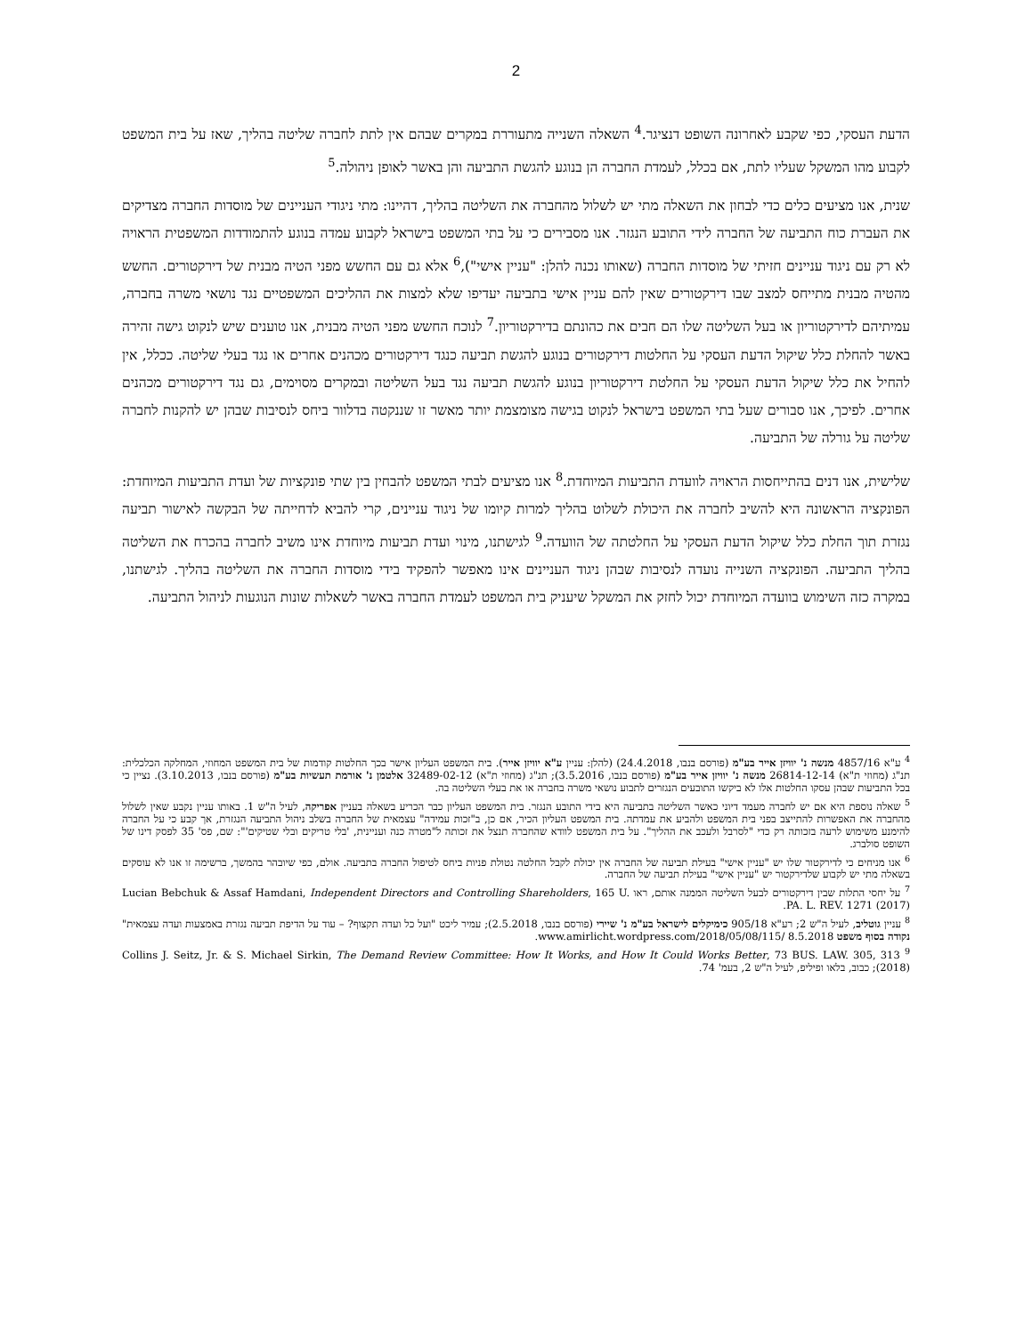2
הדעת העסקי, כפי שקבע לאחרונה השופט דנציגר.<sup>4</sup> השאלה השנייה מתעוררת במקרים שבהם אין לתת לחברה שליטה בהליך, שאז על בית המשפט לקבוע מהו המשקל שעליו לתת, אם בכלל, לעמדת החברה הן בנוגע להגשת התביעה והן באשר לאופן ניהולה.<sup>5</sup>
שנית, אנו מציעים כלים כדי לבחון את השאלה מתי יש לשלול מהחברה את השליטה בהליך, דהיינו: מתי ניגודי העניינים של מוסדות החברה מצדיקים את העברת כוח התביעה של החברה לידי התובע הנגזר. אנו מסבירים כי על בתי המשפט בישראל לקבוע עמדה בנוגע להתמודדות המשפטית הראויה לא רק עם ניגוד עניינים חזיתי של מוסדות החברה (שאותו נכנה להלן: "עניין אישי"),<sup>6</sup> אלא גם עם החשש מפני הטיה מבנית של דירקטורים. החשש מהטיה מבנית מתייחס למצב שבו דירקטורים שאין להם עניין אישי בתביעה יעדיפו שלא למצות את ההליכים המשפטיים נגד נושאי משרה בחברה, עמיתיהם לדירקטוריון או בעל השליטה שלו הם חבים את כהונתם בדירקטוריון.<sup>7</sup> לנוכח החשש מפני הטיה מבנית, אנו טוענים שיש לנקוט גישה זהירה באשר להחלת כלל שיקול הדעת העסקי על החלטות דירקטורים בנוגע להגשת תביעה כנגד דירקטורים מכהנים אחרים או נגד בעלי שליטה. ככלל, אין להחיל את כלל שיקול הדעת העסקי על החלטת דירקטוריון בנוגע להגשת תביעה נגד בעל השליטה ובמקרים מסוימים, גם נגד דירקטורים מכהנים אחרים. לפיכך, אנו סבורים שעל בתי המשפט בישראל לנקוט בגישה מצומצמת יותר מאשר זו שננקטה בדלוור ביחס לנסיבות שבהן יש להקנות לחברה שליטה על גורלה של התביעה.
שלישית, אנו דנים בהתייחסות הראויה לוועדת התביעות המיוחדת.<sup>8</sup> אנו מציעים לבתי המשפט להבחין בין שתי פונקציות של ועדת התביעות המיוחדת: הפונקציה הראשונה היא להשיב לחברה את היכולת לשלוט בהליך למרות קיומו של ניגוד עניינים, קרי להביא לדחייתה של הבקשה לאישור תביעה נגזרת תוך החלת כלל שיקול הדעת העסקי על החלטתה של הוועדה.<sup>9</sup> לגישתנו, מינוי ועדת תביעות מיוחדת אינו משיב לחברה בהכרח את השליטה בהליך התביעה. הפונקציה השנייה נועדה לנסיבות שבהן ניגוד העניינים אינו מאפשר להפקיד בידי מוסדות החברה את השליטה בהליך. לגישתנו, במקרה כזה השימוש בוועדה המיוחדת יכול לחזק את המשקל שיעניק בית המשפט לעמדת החברה באשר לשאלות שונות הנוגעות לניהול התביעה.
<sup>4</sup> ע"א 4857/16 מנשה נ' יוויזן אייר בע"מ (פורסם בנבו, 24.4.2018) (להלן: עניין ע"א יוויזן אייר). בית המשפט העליון אישר בכך החלטות קודמות של בית המשפט המחוזי, המחלקה הכלכלית: תנ"ג (מחוזי ת"א) 26814-12-14 מנשה נ' יוויזן אייר בע"מ (פורסם בנבו, 3.5.2016); תנ"ג (מחוזי ת"א) 32489-02-12 אלטמן נ' אורמת תעשיות בע"מ (פורסם בנבו, 3.10.2013). נציין כי בכל התביעות שבהן עסקו החלטות אלו לא ביקשו התובעים הנגזרים לתבוע נושאי משרה בחברה או את בעלי השליטה בה.
<sup>5</sup> שאלה נוספת היא אם יש לחברה מעמד דיוני כאשר השליטה בתביעה היא בידי התובע הנגזר. בית המשפט העליון כבר הכריע בשאלה בעניין אפריקה, לעיל ה"ש 1. באותו עניין נקבע שאין לשלול מהחברה את האפשרות להתייצב בפני בית המשפט ולהביע את עמדתה. בית המשפט העליון הכיר, אם כן, ב"זכות עמידה" עצמאית של החברה בשלב ניהול התביעה הנגזרת, אך קבע כי על החברה להימנע משימוש לרעה בזכותה רק כדי "לסרבל ולעכב את ההליך". על בית המשפט לוודא שהחברה תנצל את זכותה ל"מטרה כנה ועניינית, 'בלי טריקים ובלי שטיקים'": שם, פס' 35 לפסק דינו של השופט סולברג.
<sup>6</sup> אנו מניחים כי לדירקטור שלו יש "עניין אישי" בעילת תביעה של החברה אין יכולת לקבל החלטה נטולת פניות ביחס לטיפול החברה בתביעה. אולם, כפי שיובהר בהמשך, ברשימה זו אנו לא עוסקים בשאלה מתי יש לקבוע שלדירקטור יש "עניין אישי" בעילת תביעה של החברה.
<sup>7</sup> על יחסי התלות שבין דירקטורים לבעל השליטה הממנה אותם, ראו Lucian Bebchuk & Assaf Hamdani, Independent Directors and Controlling Shareholders, 165 U. PA. L. REV. 1271 (2017).
<sup>8</sup> עניין גוטליב, לעיל ה"ש 2; רע"א 905/18 כימיקלים לישראל בע"מ נ' שיירי (פורסם בנבו, 2.5.2018); עמיר ליכט "ועל כל ועדה תקצוף? – עוד על הדיפת תביעה נגזרת באמצעות ועדה עצמאית" נקודה בסוף משפט 8.5.2018 www.amirlicht.wordpress.com/2018/05/08/115/.
<sup>9</sup> Collins J. Seitz, Jr. & S. Michael Sirkin, The Demand Review Committee: How It Works, and How It Could Works Better, 73 BUS. LAW. 305, 313 (2018); כבוב, בלאו ופיליפ, לעיל ה"ש 2, בעמ' 74.